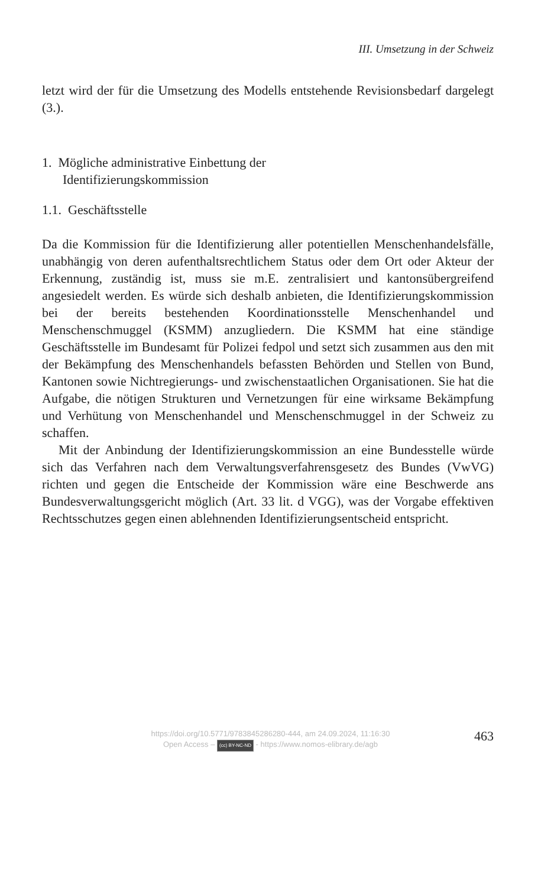III. Umsetzung in der Schweiz
letzt wird der für die Umsetzung des Modells entstehende Revisionsbedarf dargelegt (3.).
1. Mögliche administrative Einbettung der
Identifizierungskommission
1.1. Geschäftsstelle
Da die Kommission für die Identifizierung aller potentiellen Menschenhandelsfälle, unabhängig von deren aufenthaltsrechtlichem Status oder dem Ort oder Akteur der Erkennung, zuständig ist, muss sie m.E. zentralisiert und kantonsübergreifend angesiedelt werden. Es würde sich deshalb anbieten, die Identifizierungskommission bei der bereits bestehenden Koordinationsstelle Menschenhandel und Menschenschmuggel (KSMM) anzugliedern. Die KSMM hat eine ständige Geschäftsstelle im Bundesamt für Polizei fedpol und setzt sich zusammen aus den mit der Bekämpfung des Menschenhandels befassten Behörden und Stellen von Bund, Kantonen sowie Nichtregierungs- und zwischenstaatlichen Organisationen. Sie hat die Aufgabe, die nötigen Strukturen und Vernetzungen für eine wirksame Bekämpfung und Verhütung von Menschenhandel und Menschenschmuggel in der Schweiz zu schaffen.
Mit der Anbindung der Identifizierungskommission an eine Bundesstelle würde sich das Verfahren nach dem Verwaltungsverfahrensgesetz des Bundes (VwVG) richten und gegen die Entscheide der Kommission wäre eine Beschwerde ans Bundesverwaltungsgericht möglich (Art. 33 lit. d VGG), was der Vorgabe effektiven Rechtsschutzes gegen einen ablehnenden Identifizierungsentscheid entspricht.
https://doi.org/10.5771/9783845286280-444, am 24.09.2024, 11:16:30
Open Access – (cc) BY-NC-ND - https://www.nomos-elibrary.de/agb
463